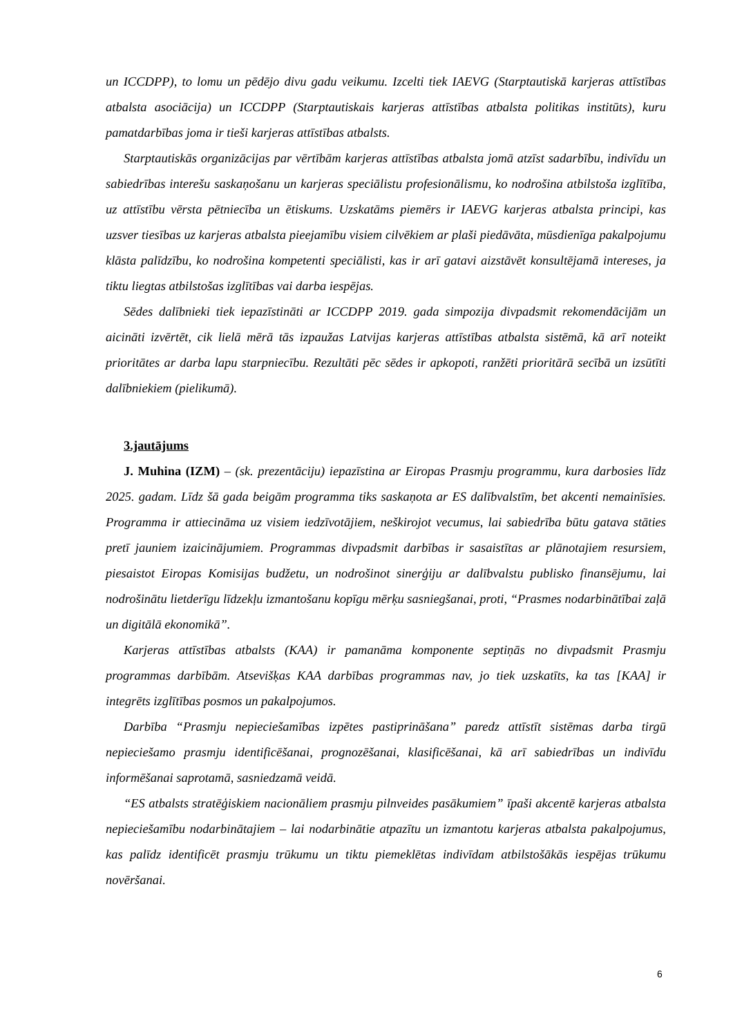un ICCDPP), to lomu un pēdējo divu gadu veikumu. Izcelti tiek IAEVG (Starptautiskā karjeras attīstības atbalsta asociācija) un ICCDPP (Starptautiskais karjeras attīstības atbalsta politikas institūts), kuru pamatdarbības joma ir tieši karjeras attīstības atbalsts.
Starptautiskās organizācijas par vērtībām karjeras attīstības atbalsta jomā atzīst sadarbību, indivīdu un sabiedrības interešu saskaņošanu un karjeras speciālistu profesionālismu, ko nodrošina atbilstoša izglītība, uz attīstību vērsta pētniecība un ētiskums. Uzskatāms piemērs ir IAEVG karjeras atbalsta principi, kas uzsver tiesības uz karjeras atbalsta pieejamību visiem cilvēkiem ar plaši piedāvāta, mūsdienīga pakalpojumu klāsta palīdzību, ko nodrošina kompetenti speciālisti, kas ir arī gatavi aizstāvēt konsultējamā intereses, ja tiktu liegtas atbilstošas izglītības vai darba iespējas.
Sēdes dalībnieki tiek iepazīstināti ar ICCDPP 2019. gada simpozija divpadsmit rekomendācijām un aicināti izvērtēt, cik lielā mērā tās izpaužas Latvijas karjeras attīstības atbalsta sistēmā, kā arī noteikt prioritātes ar darba lapu starpniecību. Rezultāti pēc sēdes ir apkopoti, ranžēti prioritārā secībā un izsūtīti dalībniekiem (pielikumā).
3.jautājums
J. Muhina (IZM) – (sk. prezentāciju) iepazīstina ar Eiropas Prasmju programmu, kura darbosies līdz 2025. gadam. Līdz šā gada beigām programma tiks saskaņota ar ES dalībvalstīm, bet akcenti nemainīsies. Programma ir attiecināma uz visiem iedzīvotājiem, neškirojot vecumus, lai sabiedrība būtu gatava stāties pretī jauniem izaicinājumiem. Programmas divpadsmit darbības ir sasaistītas ar plānotajiem resursiem, piesaistot Eiropas Komisijas budžetu, un nodrošinot sinerģiju ar dalībvalstu publisko finansējumu, lai nodrošinātu lietderīgu līdzekļu izmantošanu kopīgu mērķu sasniegšanai, proti, “Prasmes nodarbinātībai zaļā un digitālā ekonomikā”.
Karjeras attīstības atbalsts (KAA) ir pamanāma komponente septiņās no divpadsmit Prasmju programmas darbībām. Atsevišķas KAA darbības programmas nav, jo tiek uzskatīts, ka tas [KAA] ir integrēts izglītības posmos un pakalpojumos.
Darbība “Prasmju nepieciešamības izpētes pastiprināšana” paredz attīstīt sistēmas darba tirgū nepieciešamo prasmju identificēšanai, prognozēšanai, klasificēšanai, kā arī sabiedrības un indivīdu informēšanai saprotamā, sasniedzamā veidā.
“ES atbalsts stratēģiskiem nacionāliem prasmju pilnveides pasākumiem” īpaši akcentē karjeras atbalsta nepieciešamību nodarbinātajiem – lai nodarbinātie atpazītu un izmantotu karjeras atbalsta pakalpojumus, kas palīdz identificēt prasmju trūkumu un tiktu piemeklētas indivīdam atbilstošākās iespējas trūkumu novēršanai.
6